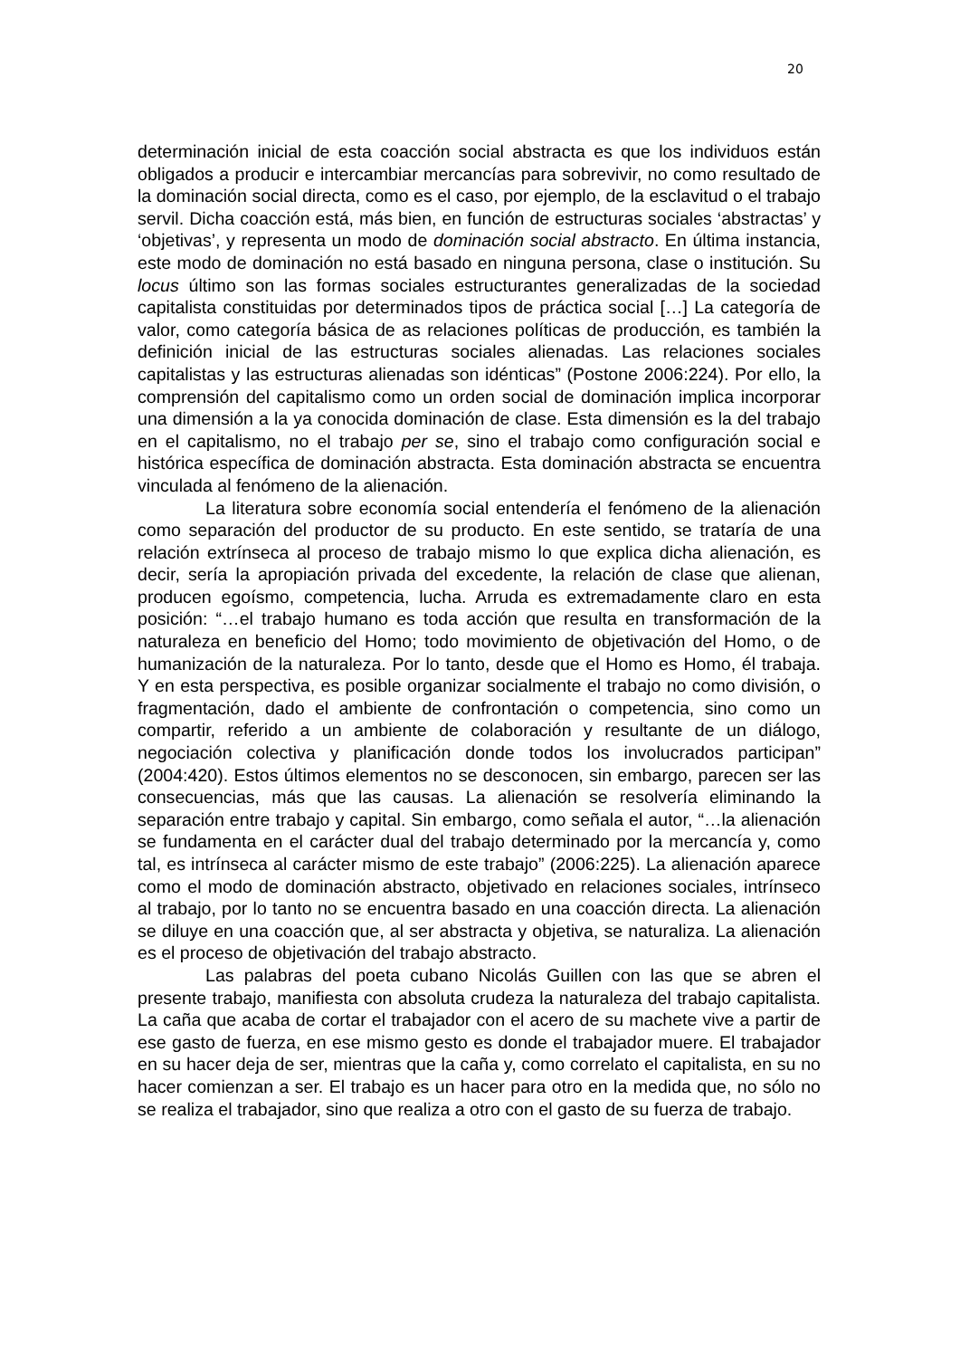20
determinación inicial de esta coacción social abstracta es que los individuos están obligados a producir e intercambiar mercancías para sobrevivir, no como resultado de la dominación social directa, como es el caso, por ejemplo, de la esclavitud o el trabajo servil. Dicha coacción está, más bien, en función de estructuras sociales ‘abstractas’ y ‘objetivas’, y representa un modo de dominación social abstracto. En última instancia, este modo de dominación no está basado en ninguna persona, clase o institución. Su locus último son las formas sociales estructurantes generalizadas de la sociedad capitalista constituidas por determinados tipos de práctica social […] La categoría de valor, como categoría básica de as relaciones políticas de producción, es también la definición inicial de las estructuras sociales alienadas. Las relaciones sociales capitalistas y las estructuras alienadas son idénticas” (Postone 2006:224). Por ello, la comprensión del capitalismo como un orden social de dominación implica incorporar una dimensión a la ya conocida dominación de clase. Esta dimensión es la del trabajo en el capitalismo, no el trabajo per se, sino el trabajo como configuración social e histórica específica de dominación abstracta. Esta dominación abstracta se encuentra vinculada al fenómeno de la alienación.
La literatura sobre economía social entendería el fenómeno de la alienación como separación del productor de su producto. En este sentido, se trataría de una relación extrínseca al proceso de trabajo mismo lo que explica dicha alienación, es decir, sería la apropiación privada del excedente, la relación de clase que alienan, producen egoísmo, competencia, lucha. Arruda es extremadamente claro en esta posición: “…el trabajo humano es toda acción que resulta en transformación de la naturaleza en beneficio del Homo; todo movimiento de objetivación del Homo, o de humanización de la naturaleza. Por lo tanto, desde que el Homo es Homo, él trabaja. Y en esta perspectiva, es posible organizar socialmente el trabajo no como división, o fragmentación, dado el ambiente de confrontación o competencia, sino como un compartir, referido a un ambiente de colaboración y resultante de un diálogo, negociación colectiva y planificación donde todos los involucrados participan” (2004:420). Estos últimos elementos no se desconocen, sin embargo, parecen ser las consecuencias, más que las causas. La alienación se resolvería eliminando la separación entre trabajo y capital. Sin embargo, como señala el autor, “…la alienación se fundamenta en el carácter dual del trabajo determinado por la mercancía y, como tal, es intrínseca al carácter mismo de este trabajo” (2006:225). La alienación aparece como el modo de dominación abstracto, objetivado en relaciones sociales, intrínseco al trabajo, por lo tanto no se encuentra basado en una coacción directa. La alienación se diluye en una coacción que, al ser abstracta y objetiva, se naturaliza. La alienación es el proceso de objetivación del trabajo abstracto.
Las palabras del poeta cubano Nicolás Guillen con las que se abren el presente trabajo, manifiesta con absoluta crudeza la naturaleza del trabajo capitalista. La caña que acaba de cortar el trabajador con el acero de su machete vive a partir de ese gasto de fuerza, en ese mismo gesto es donde el trabajador muere. El trabajador en su hacer deja de ser, mientras que la caña y, como correlato el capitalista, en su no hacer comienzan a ser. El trabajo es un hacer para otro en la medida que, no sólo no se realiza el trabajador, sino que realiza a otro con el gasto de su fuerza de trabajo.